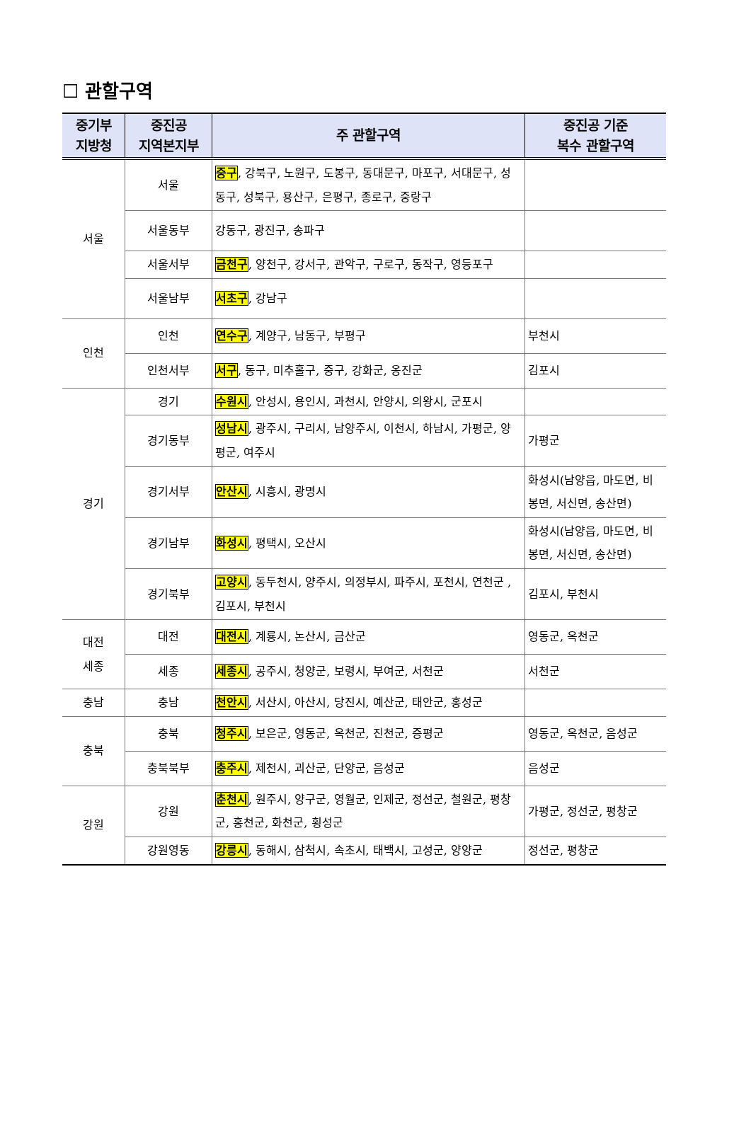☐ 관할구역
| 중기부 지방청 | 중진공 지역본지부 | 주 관할구역 | 중진공 기준 복수 관할구역 |
| --- | --- | --- | --- |
| 서울 | 서울 | 중구 , 강북구, 노원구, 도봉구, 동대문구, 마포구, 서대문구, 성동구, 성북구, 용산구, 은평구, 종로구, 중랑구 | |
| | 서울동부 | 강동구, 광진구, 송파구 | |
| | 서울서부 | 금천구 , 양천구, 강서구, 관악구, 구로구, 동작구, 영등포구 | |
| | 서울남부 | 서초구 , 강남구 | |
| 인천 | 인천 | 연수구 , 계양구, 남동구, 부평구 | 부천시 |
| | 인천서부 | 서구 , 동구, 미추홀구, 중구, 강화군, 옹진군 | 김포시 |
| 경기 | 경기 | 수원시 , 안성시, 용인시, 과천시, 안양시, 의왕시, 군포시 | |
| | 경기동부 | 성남시 , 광주시, 구리시, 남양주시, 이천시, 하남시, 가평군, 양평군, 여주시 | 가평군 |
| | 경기서부 | 안산시 , 시흥시, 광명시 | 화성시(남양읍, 마도면, 비봉면, 서신면, 송산면) |
| | 경기남부 | 화성시 , 평택시, 오산시 | 화성시(남양읍, 마도면, 비봉면, 서신면, 송산면) |
| | 경기북부 | 고양시 , 동두천시, 양주시, 의정부시, 파주시, 포천시, 연천군 , 김포시, 부천시 | 김포시, 부천시 |
| 대전 세종 | 대전 | 대전시 , 계룡시, 논산시, 금산군 | 영동군, 옥천군 |
| | 세종 | 세종시 , 공주시, 청양군, 보령시, 부여군, 서천군 | 서천군 |
| 충남 | 충남 | 천안시 , 서산시, 아산시, 당진시, 예산군, 태안군, 홍성군 | |
| 충북 | 충북 | 청주시 , 보은군, 영동군, 옥천군, 진천군, 증평군 | 영동군, 옥천군, 음성군 |
| | 충북북부 | 충주시 , 제천시, 괴산군, 단양군, 음성군 | 음성군 |
| 강원 | 강원 | 춘천시 , 원주시, 양구군, 영월군, 인제군, 정선군, 철원군, 평창군, 홍천군, 화천군, 횡성군 | 가평군, 정선군, 평창군 |
| | 강원영동 | 강릉시 , 동해시, 삼척시, 속초시, 태백시, 고성군, 양양군 | 정선군, 평창군 |